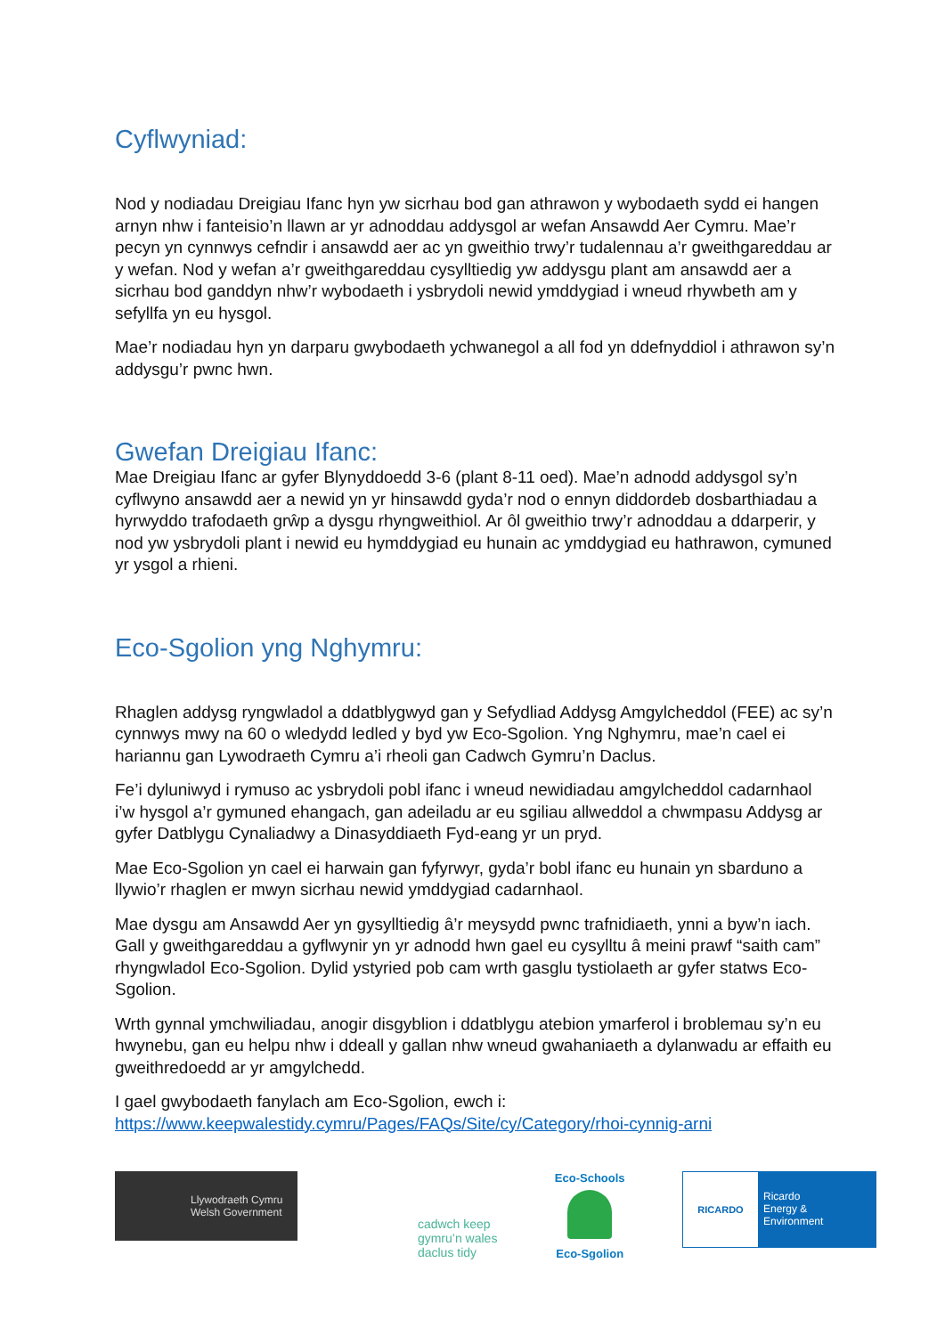Cyflwyniad:
Nod y nodiadau Dreigiau Ifanc hyn yw sicrhau bod gan athrawon y wybodaeth sydd ei hangen arnyn nhw i fanteisio’n llawn ar yr adnoddau addysgol ar wefan Ansawdd Aer Cymru. Mae’r pecyn yn cynnwys cefndir i ansawdd aer ac yn gweithio trwy’r tudalennau a’r gweithgareddau ar y wefan. Nod y wefan a’r gweithgareddau cysylltiedig yw addysgu plant am ansawdd aer a sicrhau bod ganddyn nhw’r wybodaeth i ysbrydoli newid ymddygiad i wneud rhywbeth am y sefyllfa yn eu hysgol.
Mae’r nodiadau hyn yn darparu gwybodaeth ychwanegol a all fod yn ddefnyddiol i athrawon sy’n addysgu’r pwnc hwn.
Gwefan Dreigiau Ifanc:
Mae Dreigiau Ifanc ar gyfer Blynyddoedd 3-6 (plant 8-11 oed). Mae’n adnodd addysgol sy’n cyflwyno ansawdd aer a newid yn yr hinsawdd gyda’r nod o ennyn diddordeb dosbarthiadau a hyrwyddo trafodaeth grŵp a dysgu rhyngweithiol. Ar ôl gweithio trwy’r adnoddau a ddarperir, y nod yw ysbrydoli plant i newid eu hymddygiad eu hunain ac ymddygiad eu hathrawon, cymuned yr ysgol a rhieni.
Eco-Sgolion yng Nghymru:
Rhaglen addysg ryngwladol a ddatblygwyd gan y Sefydliad Addysg Amgylcheddol (FEE) ac sy’n cynnwys mwy na 60 o wledydd ledled y byd yw Eco-Sgolion. Yng Nghymru, mae’n cael ei hariannu gan Lywodraeth Cymru a’i rheoli gan Cadwch Gymru’n Daclus.
Fe’i dyluniwyd i rymuso ac ysbrydoli pobl ifanc i wneud newidiadau amgylcheddol cadarnhaol i’w hysgol a’r gymuned ehangach, gan adeiladu ar eu sgiliau allweddol a chwmpasu Addysg ar gyfer Datblygu Cynaliadwy a Dinasyddiaeth Fyd-eang yr un pryd.
Mae Eco-Sgolion yn cael ei harwain gan fyfyrwyr, gyda’r bobl ifanc eu hunain yn sbarduno a llywio’r rhaglen er mwyn sicrhau newid ymddygiad cadarnhaol.
Mae dysgu am Ansawdd Aer yn gysylltiedig â’r meysydd pwnc trafnidiaeth, ynni a byw’n iach. Gall y gweithgareddau a gyflwynir yn yr adnodd hwn gael eu cysylltu â meini prawf “saith cam” rhyngwladol Eco-Sgolion. Dylid ystyried pob cam wrth gasglu tystiolaeth ar gyfer statws Eco-Sgolion.
Wrth gynnal ymchwiliadau, anogir disgyblion i ddatblygu atebion ymarferol i broblemau sy’n eu hwynebu, gan eu helpu nhw i ddeall y gallan nhw wneud gwahaniaeth a dylanwadu ar effaith eu gweithredoedd ar yr amgylchedd.
I gael gwybodaeth fanylach am Eco-Sgolion, ewch i: https://www.keepwalestidy.cymru/Pages/FAQs/Site/cy/Category/rhoi-cynnig-arni
Llywodraeth Cymru
Welsh Government
cadwch keep
gymru’n wales
daclus tidy
Eco-Schools
Eco-Sgolion
RICARDO
Ricardo
Energy & Environment